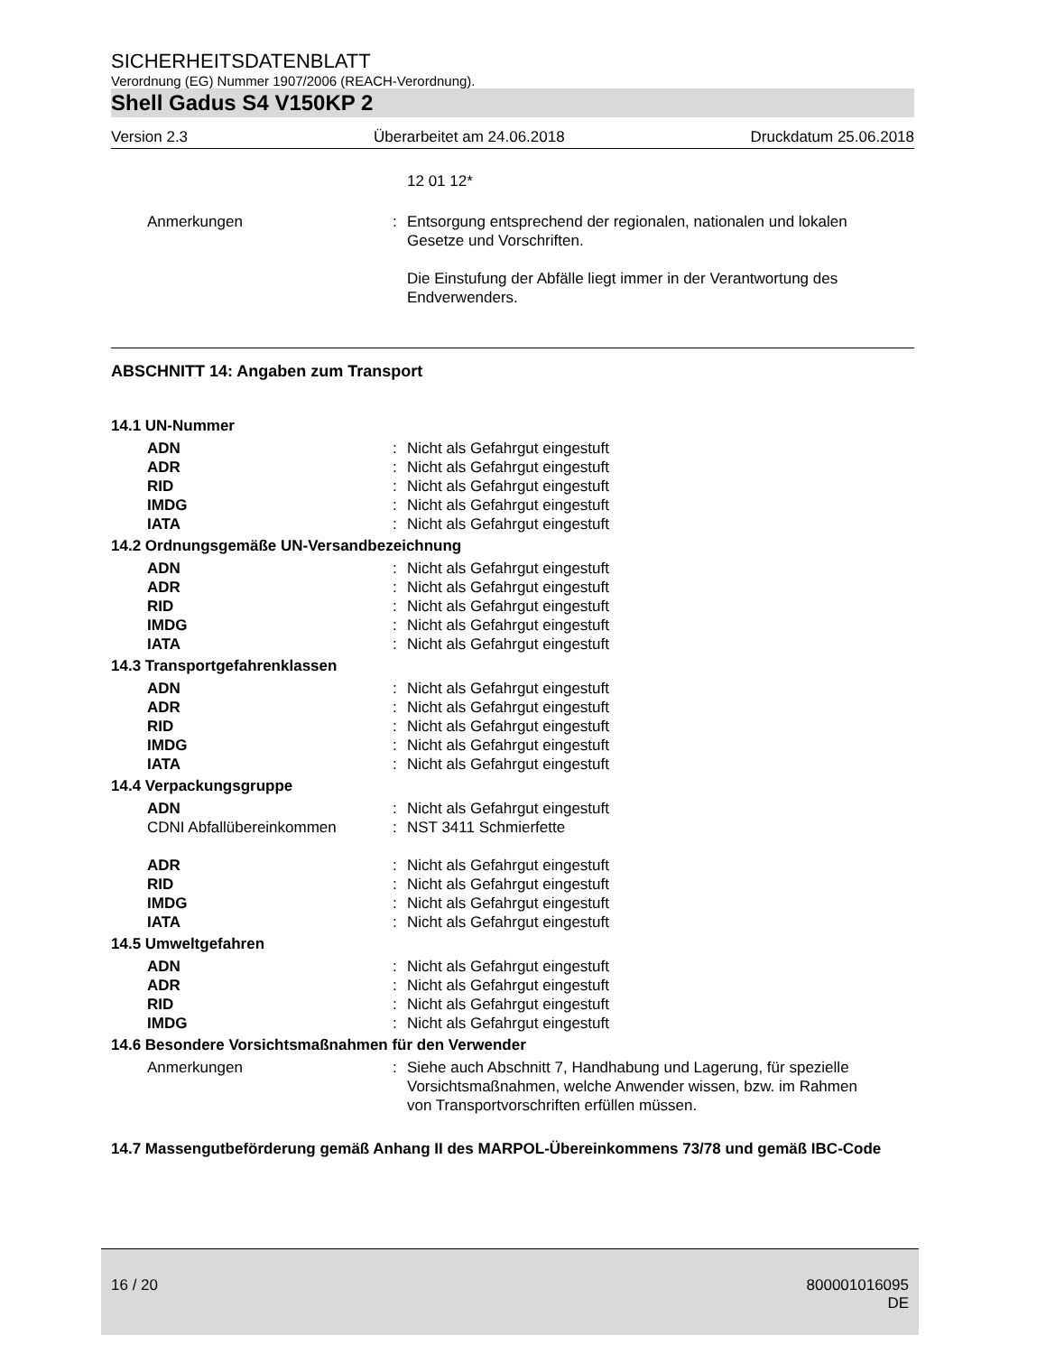SICHERHEITSDATENBLATT
Verordnung (EG) Nummer 1907/2006 (REACH-Verordnung).
Shell Gadus S4 V150KP 2
Version 2.3 Überarbeitet am 24.06.2018 Druckdatum 25.06.2018
12 01 12*
Anmerkungen: Entsorgung entsprechend der regionalen, nationalen und lokalen Gesetze und Vorschriften.
Die Einstufung der Abfälle liegt immer in der Verantwortung des Endverwenders.
ABSCHNITT 14: Angaben zum Transport
14.1 UN-Nummer
ADN: Nicht als Gefahrgut eingestuft
ADR: Nicht als Gefahrgut eingestuft
RID: Nicht als Gefahrgut eingestuft
IMDG: Nicht als Gefahrgut eingestuft
IATA: Nicht als Gefahrgut eingestuft
14.2 Ordnungsgemäße UN-Versandbezeichnung
ADN: Nicht als Gefahrgut eingestuft
ADR: Nicht als Gefahrgut eingestuft
RID: Nicht als Gefahrgut eingestuft
IMDG: Nicht als Gefahrgut eingestuft
IATA: Nicht als Gefahrgut eingestuft
14.3 Transportgefahrenklassen
ADN: Nicht als Gefahrgut eingestuft
ADR: Nicht als Gefahrgut eingestuft
RID: Nicht als Gefahrgut eingestuft
IMDG: Nicht als Gefahrgut eingestuft
IATA: Nicht als Gefahrgut eingestuft
14.4 Verpackungsgruppe
ADN: Nicht als Gefahrgut eingestuft
CDNI Abfallübereinkommen: NST 3411 Schmierfette
ADR: Nicht als Gefahrgut eingestuft
RID: Nicht als Gefahrgut eingestuft
IMDG: Nicht als Gefahrgut eingestuft
IATA: Nicht als Gefahrgut eingestuft
14.5 Umweltgefahren
ADN: Nicht als Gefahrgut eingestuft
ADR: Nicht als Gefahrgut eingestuft
RID: Nicht als Gefahrgut eingestuft
IMDG: Nicht als Gefahrgut eingestuft
14.6 Besondere Vorsichtsmaßnahmen für den Verwender
Anmerkungen: Siehe auch Abschnitt 7, Handhabung und Lagerung, für spezielle Vorsichtsmaßnahmen, welche Anwender wissen, bzw. im Rahmen von Transportvorschriften erfüllen müssen.
14.7 Massengutbeförderung gemäß Anhang II des MARPOL-Übereinkommens 73/78 und gemäß IBC-Code
16 / 20 800001016095
DE